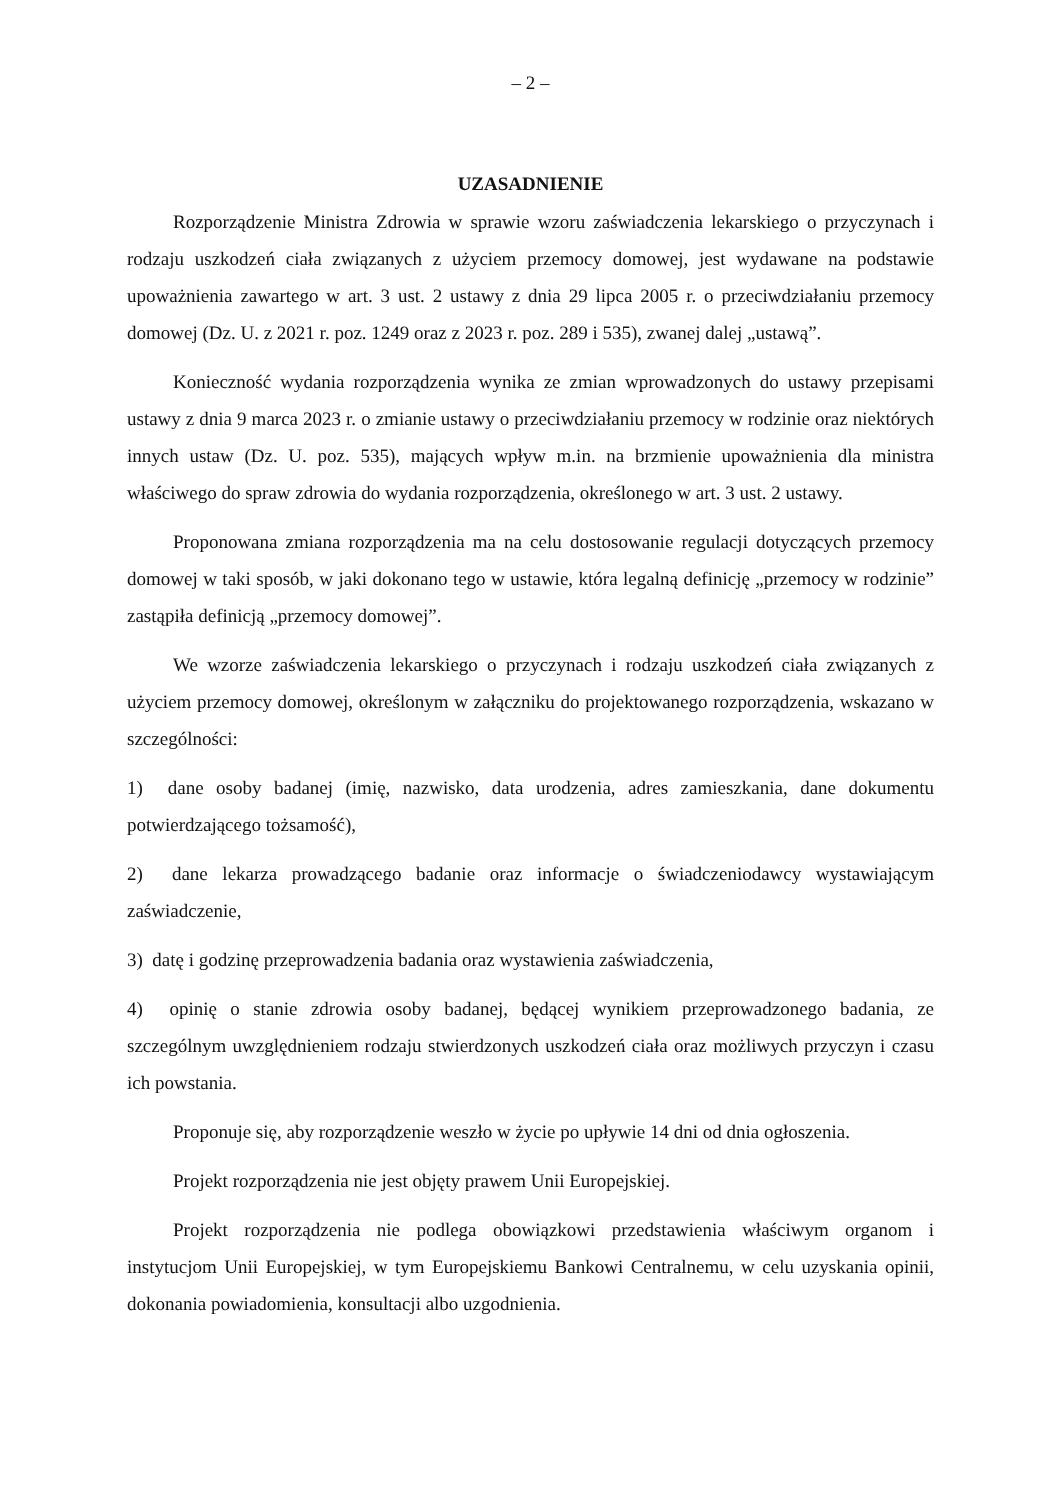– 2 –
UZASADNIENIE
Rozporządzenie Ministra Zdrowia w sprawie wzoru zaświadczenia lekarskiego o przyczynach i rodzaju uszkodzeń ciała związanych z użyciem przemocy domowej, jest wydawane na podstawie upoważnienia zawartego w art. 3 ust. 2 ustawy z dnia 29 lipca 2005 r. o przeciwdziałaniu przemocy domowej (Dz. U. z 2021 r. poz. 1249 oraz z 2023 r. poz. 289 i 535), zwanej dalej „ustawą”.
Konieczność wydania rozporządzenia wynika ze zmian wprowadzonych do ustawy przepisami ustawy z dnia 9 marca 2023 r. o zmianie ustawy o przeciwdziałaniu przemocy w rodzinie oraz niektórych innych ustaw (Dz. U. poz. 535), mających wpływ m.in. na brzmienie upoważnienia dla ministra właściwego do spraw zdrowia do wydania rozporządzenia, określonego w art. 3 ust. 2 ustawy.
Proponowana zmiana rozporządzenia ma na celu dostosowanie regulacji dotyczących przemocy domowej w taki sposób, w jaki dokonano tego w ustawie, która legalną definicję „przemocy w rodzinie” zastąpiła definicją „przemocy domowej”.
We wzorze zaświadczenia lekarskiego o przyczynach i rodzaju uszkodzeń ciała związanych z użyciem przemocy domowej, określonym w załączniku do projektowanego rozporządzenia, wskazano w szczególności:
1) dane osoby badanej (imię, nazwisko, data urodzenia, adres zamieszkania, dane dokumentu potwierdzającego tożsamość),
2) dane lekarza prowadzącego badanie oraz informacje o świadczeniodawcy wystawiającym zaświadczenie,
3) datę i godzinę przeprowadzenia badania oraz wystawienia zaświadczenia,
4) opinię o stanie zdrowia osoby badanej, będącej wynikiem przeprowadzonego badania, ze szczególnym uwzględnieniem rodzaju stwierdzonych uszkodzeń ciała oraz możliwych przyczyn i czasu ich powstania.
Proponuje się, aby rozporządzenie weszło w życie po upływie 14 dni od dnia ogłoszenia.
Projekt rozporządzenia nie jest objęty prawem Unii Europejskiej.
Projekt rozporządzenia nie podlega obowiązkowi przedstawienia właściwym organom i instytucjom Unii Europejskiej, w tym Europejskiemu Bankowi Centralnemu, w celu uzyskania opinii, dokonania powiadomienia, konsultacji albo uzgodnienia.